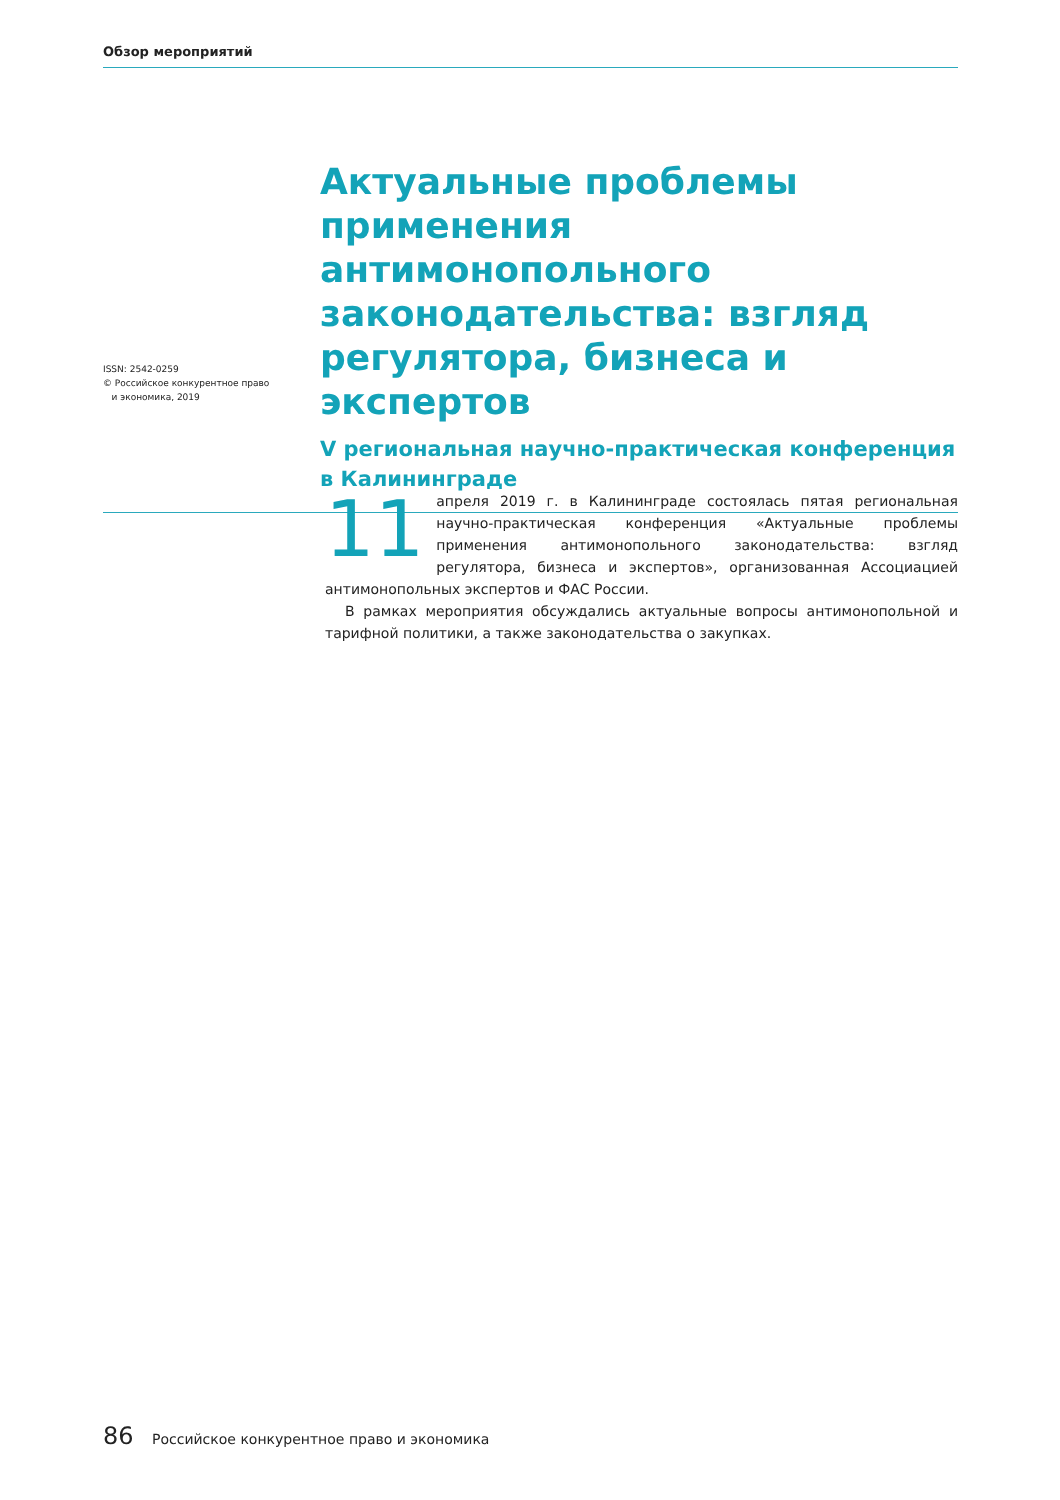Обзор мероприятий
ISSN: 2542-0259
© Российское конкурентное право
и экономика, 2019
Актуальные проблемы применения антимонопольного законодательства: взгляд регулятора, бизнеса и экспертов
V региональная научно-практическая конференция в Калининграде
11 апреля 2019 г. в Калининграде состоялась пятая региональная научно-практическая конференция «Актуальные проблемы применения антимонопольного законодательства: взгляд регулятора, бизнеса и экспертов», организованная Ассоциацией антимонопольных экспертов и ФАС России.
В рамках мероприятия обсуждались актуальные вопросы антимонопольной и тарифной политики, а также законодательства о закупках.
86 Российское конкурентное право и экономика